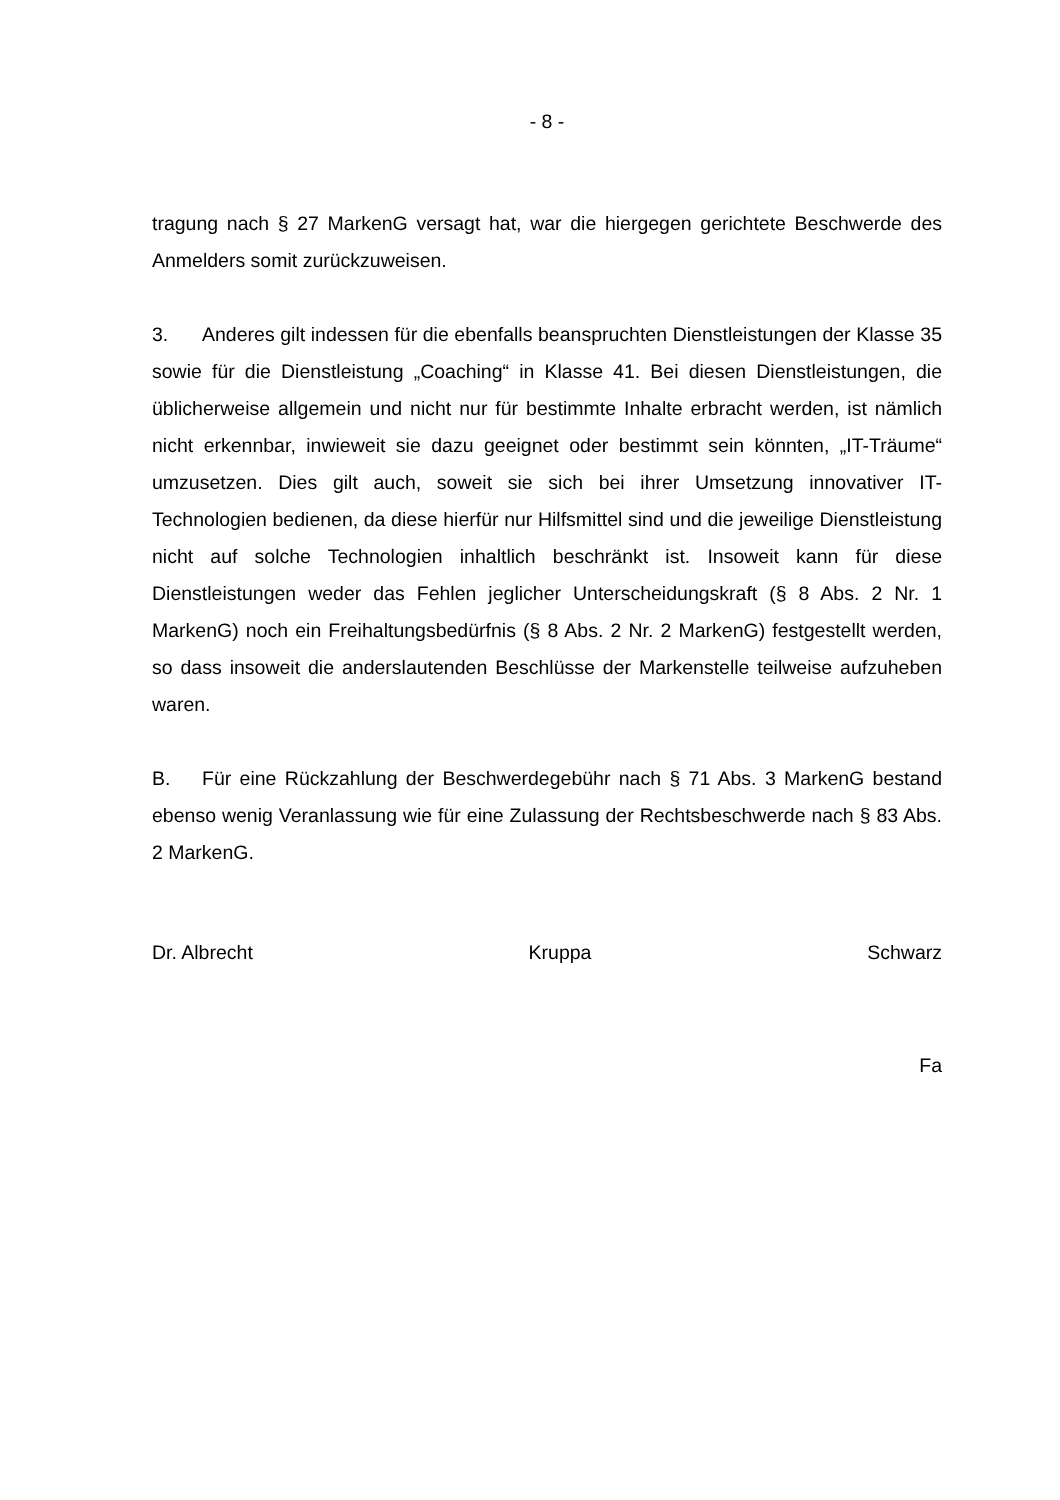- 8 -
tragung nach § 27 MarkenG versagt hat, war die hiergegen gerichtete Beschwerde des Anmelders somit zurückzuweisen.
3. Anderes gilt indessen für die ebenfalls beanspruchten Dienstleistungen der Klasse 35 sowie für die Dienstleistung „Coaching“ in Klasse 41. Bei diesen Dienstleistungen, die üblicherweise allgemein und nicht nur für bestimmte Inhalte erbracht werden, ist nämlich nicht erkennbar, inwieweit sie dazu geeignet oder bestimmt sein könnten, „IT-Träume“ umzusetzen. Dies gilt auch, soweit sie sich bei ihrer Umsetzung innovativer IT-Technologien bedienen, da diese hierfür nur Hilfsmittel sind und die jeweilige Dienstleistung nicht auf solche Technologien inhaltlich beschränkt ist. Insoweit kann für diese Dienstleistungen weder das Fehlen jeglicher Unterscheidungskraft (§ 8 Abs. 2 Nr. 1 MarkenG) noch ein Freihaltungsbedürfnis (§ 8 Abs. 2 Nr. 2 MarkenG) festgestellt werden, so dass insoweit die anderslautenden Beschlüsse der Markenstelle teilweise aufzuheben waren.
B. Für eine Rückzahlung der Beschwerdegebühr nach § 71 Abs. 3 MarkenG bestand ebenso wenig Veranlassung wie für eine Zulassung der Rechtsbeschwerde nach § 83 Abs. 2 MarkenG.
Dr. Albrecht Kruppa Schwarz
Fa